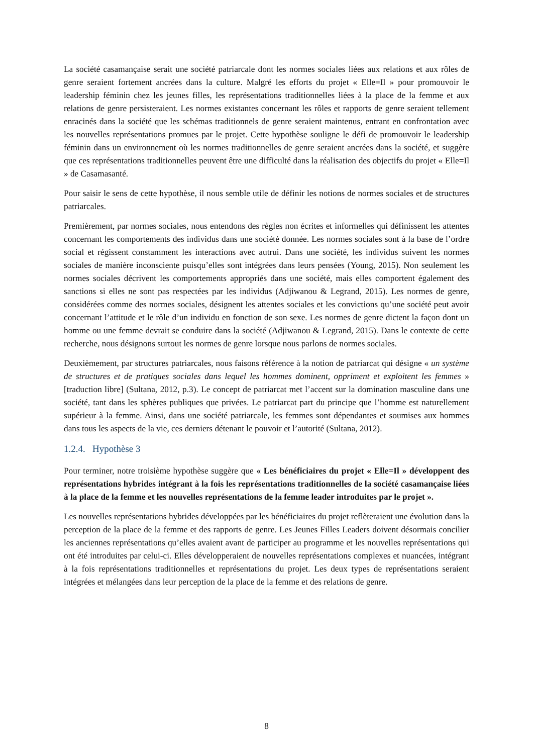La société casamançaise serait une société patriarcale dont les normes sociales liées aux relations et aux rôles de genre seraient fortement ancrées dans la culture. Malgré les efforts du projet « Elle=Il » pour promouvoir le leadership féminin chez les jeunes filles, les représentations traditionnelles liées à la place de la femme et aux relations de genre persisteraient. Les normes existantes concernant les rôles et rapports de genre seraient tellement enracinés dans la société que les schémas traditionnels de genre seraient maintenus, entrant en confrontation avec les nouvelles représentations promues par le projet. Cette hypothèse souligne le défi de promouvoir le leadership féminin dans un environnement où les normes traditionnelles de genre seraient ancrées dans la société, et suggère que ces représentations traditionnelles peuvent être une difficulté dans la réalisation des objectifs du projet « Elle=Il » de Casamasanté.
Pour saisir le sens de cette hypothèse, il nous semble utile de définir les notions de normes sociales et de structures patriarcales.
Premièrement, par normes sociales, nous entendons des règles non écrites et informelles qui définissent les attentes concernant les comportements des individus dans une société donnée. Les normes sociales sont à la base de l’ordre social et régissent constamment les interactions avec autrui. Dans une société, les individus suivent les normes sociales de manière inconsciente puisqu’elles sont intégrées dans leurs pensées (Young, 2015). Non seulement les normes sociales décrivent les comportements appropriés dans une société, mais elles comportent également des sanctions si elles ne sont pas respectées par les individus (Adjiwanou & Legrand, 2015). Les normes de genre, considérées comme des normes sociales, désignent les attentes sociales et les convictions qu’une société peut avoir concernant l’attitude et le rôle d’un individu en fonction de son sexe. Les normes de genre dictent la façon dont un homme ou une femme devrait se conduire dans la société (Adjiwanou & Legrand, 2015). Dans le contexte de cette recherche, nous désignons surtout les normes de genre lorsque nous parlons de normes sociales.
Deuxièmement, par structures patriarcales, nous faisons référence à la notion de patriarcat qui désigne « un système de structures et de pratiques sociales dans lequel les hommes dominent, oppriment et exploitent les femmes » [traduction libre] (Sultana, 2012, p.3). Le concept de patriarcat met l’accent sur la domination masculine dans une société, tant dans les sphères publiques que privées. Le patriarcat part du principe que l’homme est naturellement supérieur à la femme. Ainsi, dans une société patriarcale, les femmes sont dépendantes et soumises aux hommes dans tous les aspects de la vie, ces derniers détenant le pouvoir et l’autorité (Sultana, 2012).
1.2.4. Hypothèse 3
Pour terminer, notre troisième hypothèse suggère que « Les bénéficiaires du projet « Elle=Il » développent des représentations hybrides intégrant à la fois les représentations traditionnelles de la société casamançaise liées à la place de la femme et les nouvelles représentations de la femme leader introduites par le projet ».
Les nouvelles représentations hybrides développées par les bénéficiaires du projet reflèteraient une évolution dans la perception de la place de la femme et des rapports de genre. Les Jeunes Filles Leaders doivent désormais concilier les anciennes représentations qu’elles avaient avant de participer au programme et les nouvelles représentations qui ont été introduites par celui-ci. Elles développeraient de nouvelles représentations complexes et nuancées, intégrant à la fois représentations traditionnelles et représentations du projet. Les deux types de représentations seraient intégrées et mélangées dans leur perception de la place de la femme et des relations de genre.
8